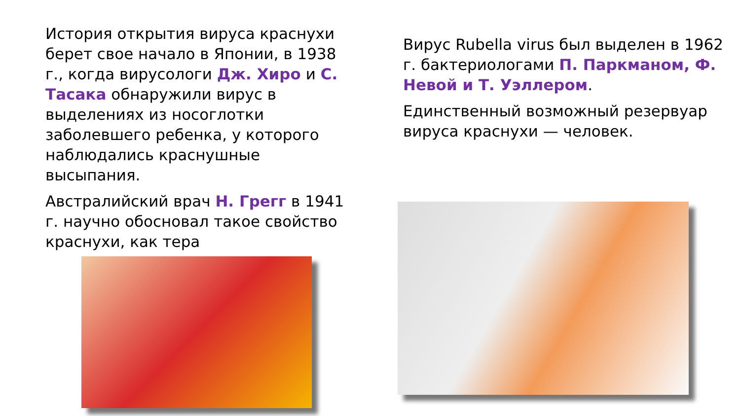История открытия вируса краснухи берет свое начало в Японии, в 1938 г., когда вирусологи Дж. Хиро и С. Тасака обнаружили вирус в выделениях из носоглотки заболевшего ребенка, у которого наблюдались краснушные высыпания.
Австралийский врач Н. Грегг в 1941 г. научно обосновал такое свойство краснухи, как тера
Вирус Rubella virus был выделен в 1962 г. бактериологами П. Паркманом, Ф. Невой и Т. Уэллером.
Единственный возможный резервуар вируса краснухи — человек.